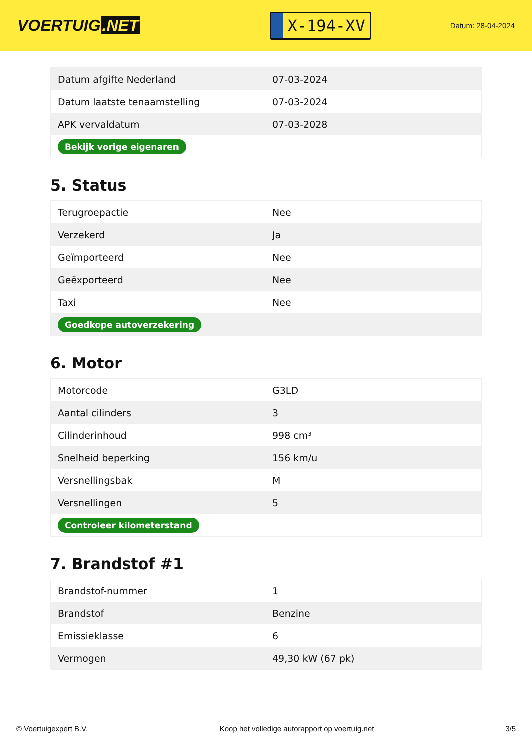VOERTUIG.NET
X-194-XV
Datum: 28-04-2024
| Datum afgifte Nederland | 07-03-2024 |
| Datum laatste tenaamstelling | 07-03-2024 |
| APK vervaldatum | 07-03-2028 |
| Bekijk vorige eigenaren | |
5. Status
| Terugroepactie | Nee |
| Verzekerd | Ja |
| Geïmporteerd | Nee |
| Geëxporteerd | Nee |
| Taxi | Nee |
| Goedkope autoverzekering | |
6. Motor
| Motorcode | G3LD |
| Aantal cilinders | 3 |
| Cilinderinhoud | 998 cm³ |
| Snelheid beperking | 156 km/u |
| Versnellingsbak | M |
| Versnellingen | 5 |
| Controleer kilometerstand | |
7. Brandstof #1
| Brandstof-nummer | 1 |
| Brandstof | Benzine |
| Emissieklasse | 6 |
| Vermogen | 49,30 kW (67 pk) |
© Voertuigexpert B.V. Koop het volledige autorapport op voertuig.net 3/5